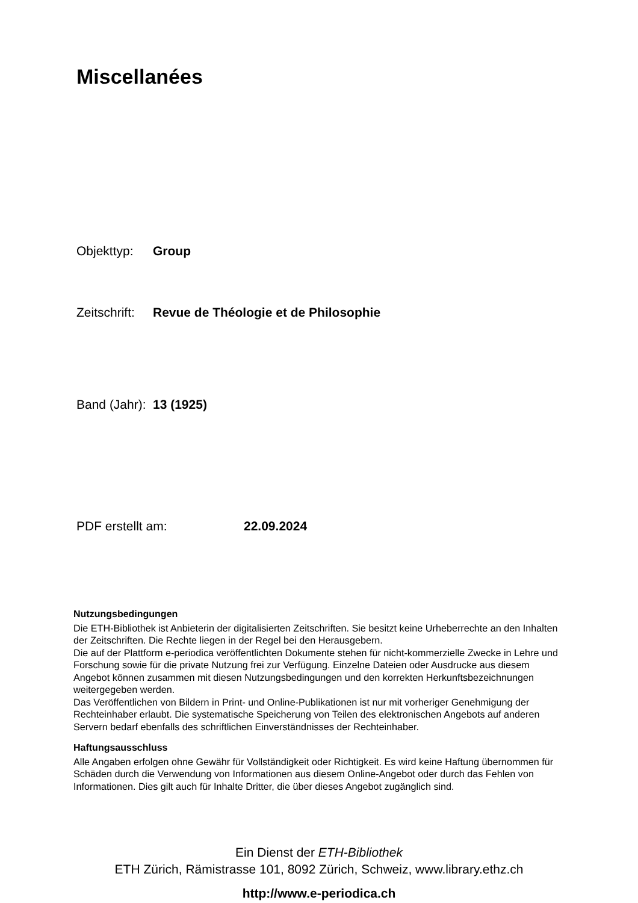Miscellanées
Objekttyp: Group
Zeitschrift: Revue de Théologie et de Philosophie
Band (Jahr): 13 (1925)
PDF erstellt am: 22.09.2024
Nutzungsbedingungen
Die ETH-Bibliothek ist Anbieterin der digitalisierten Zeitschriften. Sie besitzt keine Urheberrechte an den Inhalten der Zeitschriften. Die Rechte liegen in der Regel bei den Herausgebern.
Die auf der Plattform e-periodica veröffentlichten Dokumente stehen für nicht-kommerzielle Zwecke in Lehre und Forschung sowie für die private Nutzung frei zur Verfügung. Einzelne Dateien oder Ausdrucke aus diesem Angebot können zusammen mit diesen Nutzungsbedingungen und den korrekten Herkunftsbezeichnungen weitergegeben werden.
Das Veröffentlichen von Bildern in Print- und Online-Publikationen ist nur mit vorheriger Genehmigung der Rechteinhaber erlaubt. Die systematische Speicherung von Teilen des elektronischen Angebots auf anderen Servern bedarf ebenfalls des schriftlichen Einverständnisses der Rechteinhaber.
Haftungsausschluss
Alle Angaben erfolgen ohne Gewähr für Vollständigkeit oder Richtigkeit. Es wird keine Haftung übernommen für Schäden durch die Verwendung von Informationen aus diesem Online-Angebot oder durch das Fehlen von Informationen. Dies gilt auch für Inhalte Dritter, die über dieses Angebot zugänglich sind.
Ein Dienst der ETH-Bibliothek
ETH Zürich, Rämistrasse 101, 8092 Zürich, Schweiz, www.library.ethz.ch
http://www.e-periodica.ch